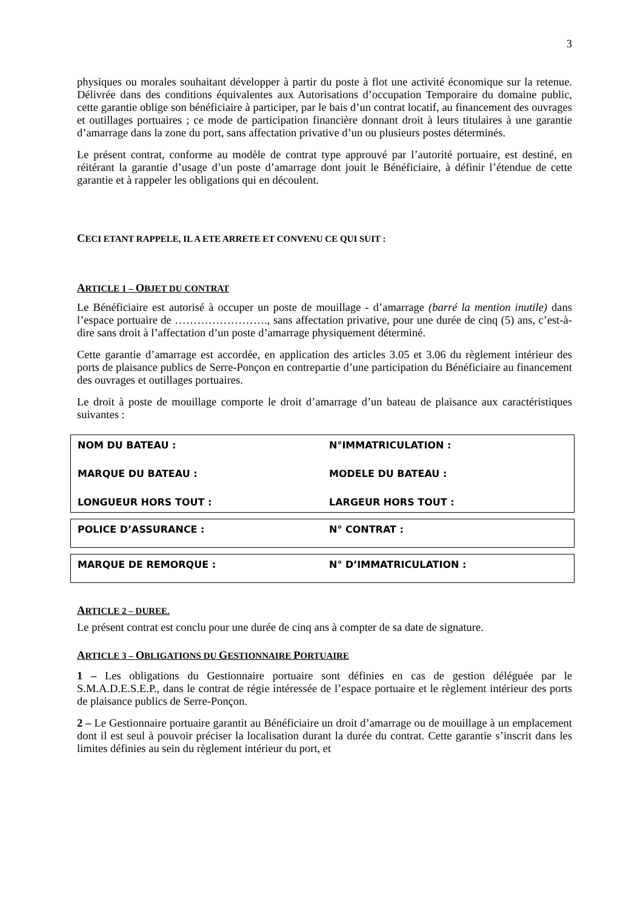3
physiques ou morales souhaitant développer à partir du poste à flot une activité économique sur la retenue. Délivrée dans des conditions équivalentes aux Autorisations d’occupation Temporaire du domaine public, cette garantie oblige son bénéficiaire à participer, par le bais d’un contrat locatif, au financement des ouvrages et outillages portuaires ; ce mode de participation financière donnant droit à leurs titulaires à une garantie d’amarrage dans la zone du port, sans affectation privative d’un ou plusieurs postes déterminés.
Le présent contrat, conforme au modèle de contrat type approuvé par l’autorité portuaire, est destiné, en réitérant la garantie d’usage d’un poste d’amarrage dont jouit le Bénéficiaire, à définir l’étendue de cette garantie et à rappeler les obligations qui en découlent.
CECI ETANT RAPPELE, IL A ETE ARRETE ET CONVENU CE QUI SUIT :
ARTICLE 1 – OBJET DU CONTRAT
Le Bénéficiaire est autorisé à occuper un poste de mouillage - d’amarrage (barré la mention inutile) dans l’espace portuaire de ……………………., sans affectation privative, pour une durée de cinq (5) ans, c’est-à-dire sans droit à l’affectation d’un poste d’amarrage physiquement déterminé.
Cette garantie d’amarrage est accordée, en application des articles 3.05 et 3.06 du règlement intérieur des ports de plaisance publics de Serre-Ponçon en contrepartie d’une participation du Bénéficiaire au financement des ouvrages et outillages portuaires.
Le droit à poste de mouillage comporte le droit d’amarrage d’un bateau de plaisance aux caractéristiques suivantes :
| NOM DU BATEAU : | N°IMMATRICULATION : |
| MARQUE DU BATEAU : | MODELE DU BATEAU : |
| LONGUEUR HORS TOUT : | LARGEUR HORS TOUT : |
| POLICE D’ASSURANCE : | N° CONTRAT : |
| MARQUE DE REMORQUE : | N° D’IMMATRICULATION : |
ARTICLE 2 – DUREE.
Le présent contrat est conclu pour une durée de cinq ans à compter de sa date de signature.
ARTICLE 3 – OBLIGATIONS DU GESTIONNAIRE PORTUAIRE
1 – Les obligations du Gestionnaire portuaire sont définies en cas de gestion déléguée par le S.M.A.D.E.S.E.P., dans le contrat de régie intéressée de l’espace portuaire et le règlement intérieur des ports de plaisance publics de Serre-Ponçon.
2 – Le Gestionnaire portuaire garantit au Bénéficiaire un droit d’amarrage ou de mouillage à un emplacement dont il est seul à pouvoir préciser la localisation durant la durée du contrat. Cette garantie s’inscrit dans les limites définies au sein du règlement intérieur du port, et